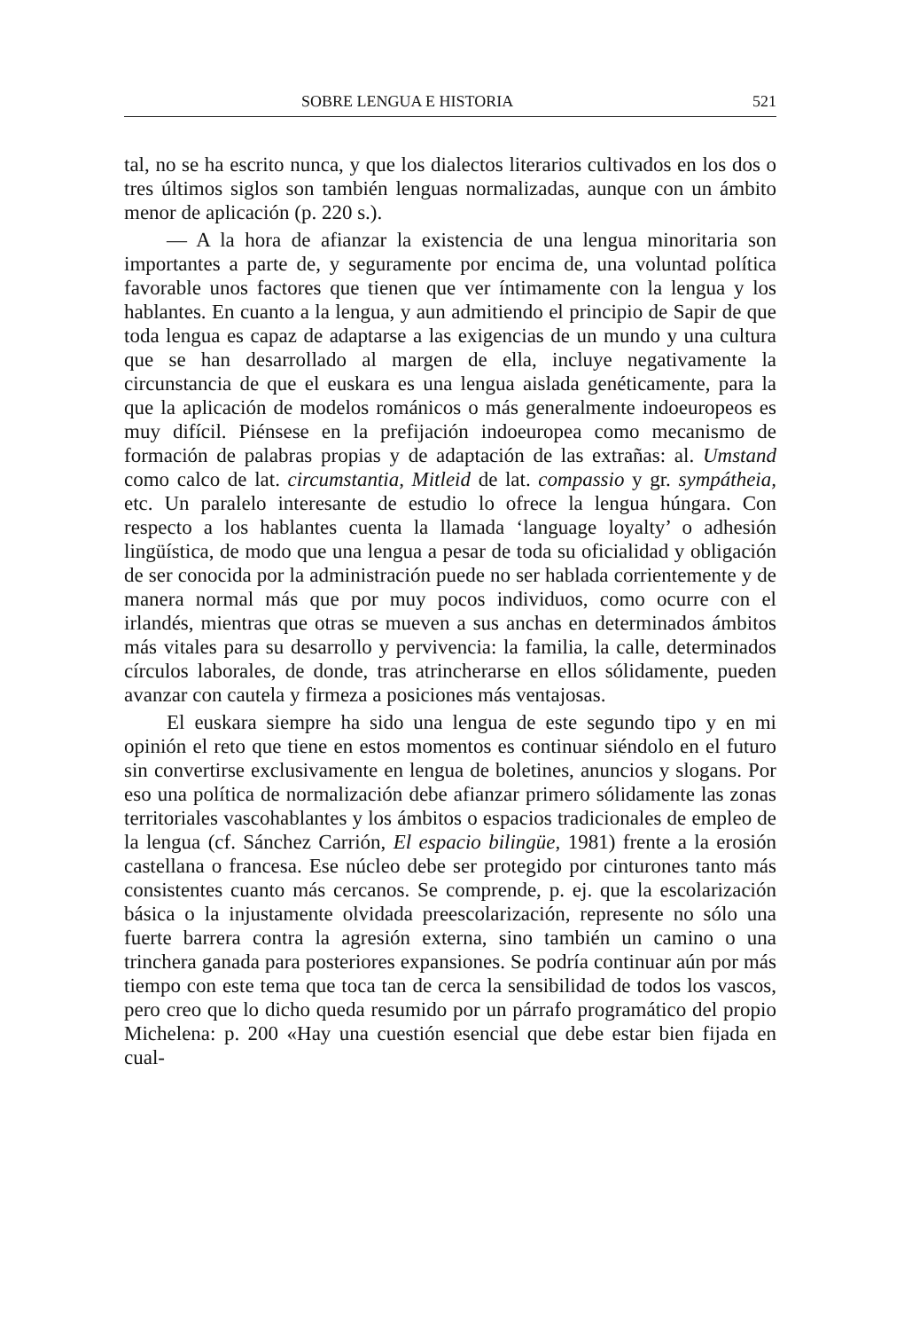SOBRE LENGUA E HISTORIA 521
tal, no se ha escrito nunca, y que los dialectos literarios cultivados en los dos o tres últimos siglos son también lenguas normalizadas, aunque con un ámbito menor de aplicación (p. 220 s.).
— A la hora de afianzar la existencia de una lengua minoritaria son importantes a parte de, y seguramente por encima de, una voluntad política favorable unos factores que tienen que ver íntimamente con la lengua y los hablantes. En cuanto a la lengua, y aun admitiendo el principio de Sapir de que toda lengua es capaz de adaptarse a las exigencias de un mundo y una cultura que se han desarrollado al margen de ella, incluye negativamente la circunstancia de que el euskara es una lengua aislada genéticamente, para la que la aplicación de modelos románicos o más generalmente indoeuropeos es muy difícil. Piénsese en la prefijación indoeuropea como mecanismo de formación de palabras propias y de adaptación de las extrañas: al. Umstand como calco de lat. circumstantia, Mitleid de lat. compassio y gr. sympátheia, etc. Un paralelo interesante de estudio lo ofrece la lengua húngara. Con respecto a los hablantes cuenta la llamada ‘language loyalty’ o adhesión lingüística, de modo que una lengua a pesar de toda su oficialidad y obligación de ser conocida por la administración puede no ser hablada corrientemente y de manera normal más que por muy pocos individuos, como ocurre con el irlandés, mientras que otras se mueven a sus anchas en determinados ámbitos más vitales para su desarrollo y pervivencia: la familia, la calle, determinados círculos laborales, de donde, tras atrincherarse en ellos sólidamente, pueden avanzar con cautela y firmeza a posiciones más ventajosas.
El euskara siempre ha sido una lengua de este segundo tipo y en mi opinión el reto que tiene en estos momentos es continuar siéndolo en el futuro sin convertirse exclusivamente en lengua de boletines, anuncios y slogans. Por eso una política de normalización debe afianzar primero sólidamente las zonas territoriales vascohablantes y los ámbitos o espacios tradicionales de empleo de la lengua (cf. Sánchez Carrión, El espacio bilingüe, 1981) frente a la erosión castellana o francesa. Ese núcleo debe ser protegido por cinturones tanto más consistentes cuanto más cercanos. Se comprende, p. ej. que la escolarización básica o la injustamente olvidada preescolarización, represente no sólo una fuerte barrera contra la agresión externa, sino también un camino o una trinchera ganada para posteriores expansiones. Se podría continuar aún por más tiempo con este tema que toca tan de cerca la sensibilidad de todos los vascos, pero creo que lo dicho queda resumido por un párrafo programático del propio Michelena: p. 200 «Hay una cuestión esencial que debe estar bien fijada en cual-